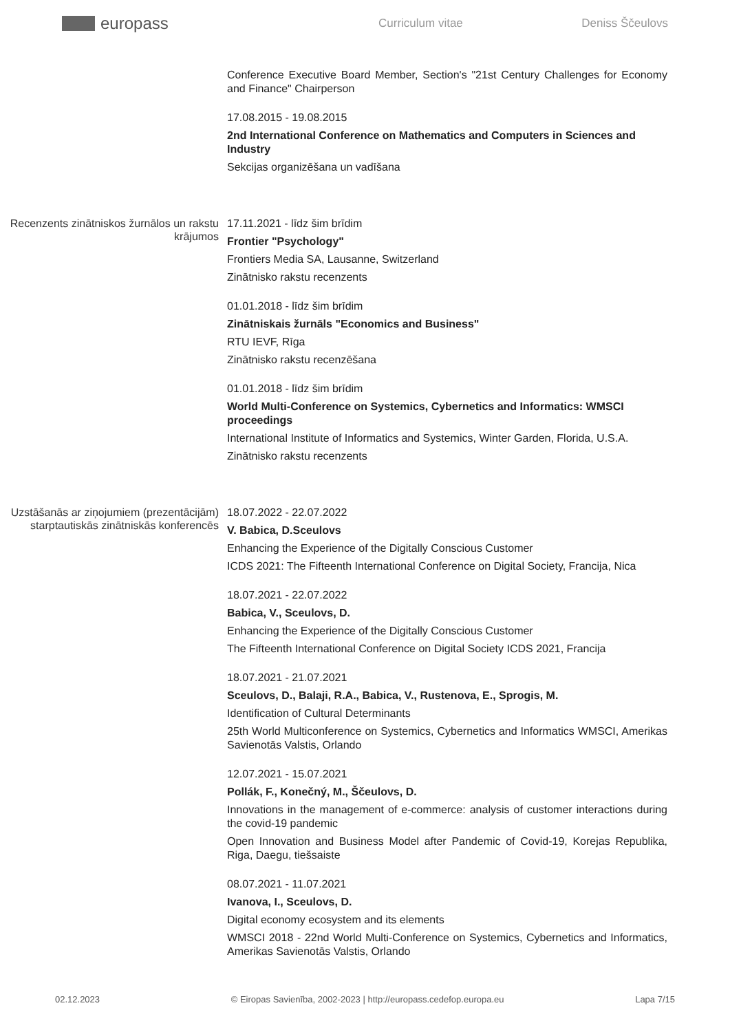europass
Curriculum vitae Deniss Ščeulovs
Conference Executive Board Member, Section's "21st Century Challenges for Economy and Finance" Chairperson
17.08.2015 - 19.08.2015
2nd International Conference on Mathematics and Computers in Sciences and Industry
Sekcijas organizēšana un vadīšana
Recenzents zinātniskos žurnālos un rakstu krājumos
17.11.2021 - līdz šim brīdim
Frontier "Psychology"
Frontiers Media SA, Lausanne, Switzerland
Zinātnisko rakstu recenzents
01.01.2018 - līdz šim brīdim
Zinātniskais žurnāls "Economics and Business"
RTU IEVF, Rīga
Zinātnisko rakstu recenzēšana
01.01.2018 - līdz šim brīdim
World Multi-Conference on Systemics, Cybernetics and Informatics: WMSCI proceedings
International Institute of Informatics and Systemics, Winter Garden, Florida, U.S.A.
Zinātnisko rakstu recenzents
Uzstāšanās ar ziņojumiem (prezentācijām) starptautiskās zinātniskās konferencēs
18.07.2022 - 22.07.2022
V. Babica, D.Sceulovs
Enhancing the Experience of the Digitally Conscious Customer
ICDS 2021: The Fifteenth International Conference on Digital Society, Francija, Nica
18.07.2021 - 22.07.2022
Babica, V., Sceulovs, D.
Enhancing the Experience of the Digitally Conscious Customer
The Fifteenth International Conference on Digital Society ICDS 2021, Francija
18.07.2021 - 21.07.2021
Sceulovs, D., Balaji, R.A., Babica, V., Rustenova, E., Sprogis, M.
Identification of Cultural Determinants
25th World Multiconference on Systemics, Cybernetics and Informatics WMSCI, Amerikas Savienotās Valstis, Orlando
12.07.2021 - 15.07.2021
Pollák, F., Konečný, M., Ščeulovs, D.
Innovations in the management of e-commerce: analysis of customer interactions during the covid-19 pandemic
Open Innovation and Business Model after Pandemic of Covid-19, Korejas Republika, Riga, Daegu, tiešsaiste
08.07.2021 - 11.07.2021
Ivanova, I., Sceulovs, D.
Digital economy ecosystem and its elements
WMSCI 2018 - 22nd World Multi-Conference on Systemics, Cybernetics and Informatics, Amerikas Savienotās Valstis, Orlando
02.12.2023 © Eiropas Savienība, 2002-2023 | http://europass.cedefop.europa.eu
Lapa 7/15